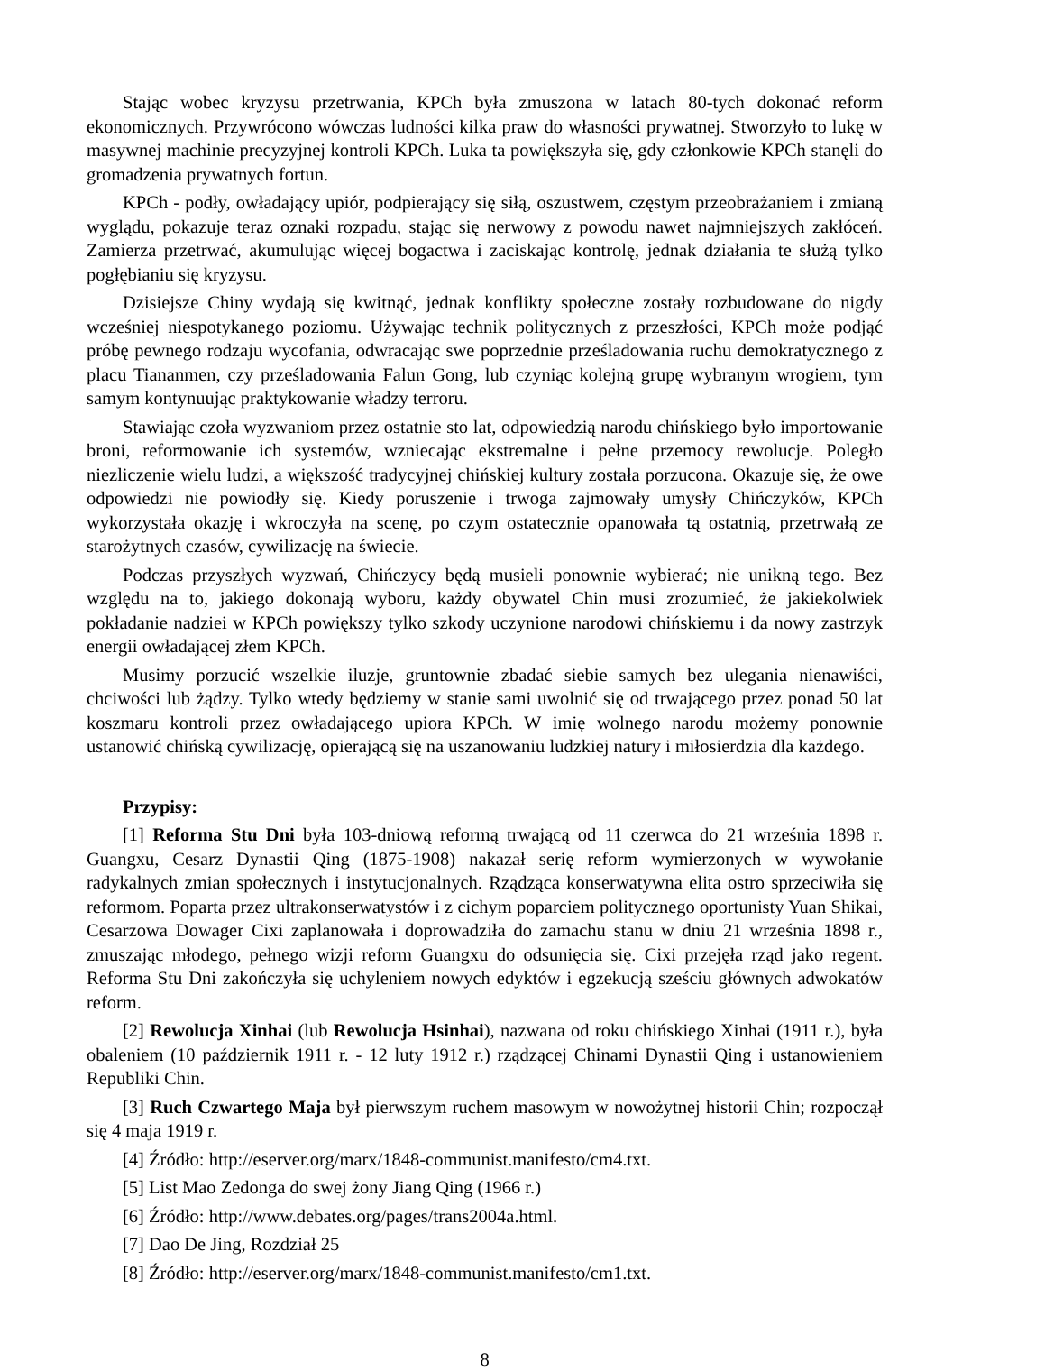Stając wobec kryzysu przetrwania, KPCh była zmuszona w latach 80-tych dokonać reform ekonomicznych. Przywrócono wówczas ludności kilka praw do własności prywatnej. Stworzyło to lukę w masywnej machinie precyzyjnej kontroli KPCh. Luka ta powiększyła się, gdy członkowie KPCh stanęli do gromadzenia prywatnych fortun.
KPCh - podły, owładający upiór, podpierający się siłą, oszustwem, częstym przeobrażaniem i zmianą wyglądu, pokazuje teraz oznaki rozpadu, stając się nerwowy z powodu nawet najmniejszych zakłóceń. Zamierza przetrwać, akumulując więcej bogactwa i zaciskając kontrolę, jednak działania te służą tylko pogłębianiu się kryzysu.
Dzisiejsze Chiny wydają się kwitnąć, jednak konflikty społeczne zostały rozbudowane do nigdy wcześniej niespotykanego poziomu. Używając technik politycznych z przeszłości, KPCh może podjąć próbę pewnego rodzaju wycofania, odwracając swe poprzednie prześladowania ruchu demokratycznego z placu Tiananmen, czy prześladowania Falun Gong, lub czyniąc kolejną grupę wybranym wrogiem, tym samym kontynuując praktykowanie władzy terroru.
Stawiając czoła wyzwaniom przez ostatnie sto lat, odpowiedzią narodu chińskiego było importowanie broni, reformowanie ich systemów, wzniecając ekstremalne i pełne przemocy rewolucje. Poległo niezliczenie wielu ludzi, a większość tradycyjnej chińskiej kultury została porzucona. Okazuje się, że owe odpowiedzi nie powiodły się. Kiedy poruszenie i trwoga zajmowały umysły Chińczyków, KPCh wykorzystała okazję i wkroczyła na scenę, po czym ostatecznie opanowała tą ostatnią, przetrwałą ze starożytnych czasów, cywilizację na świecie.
Podczas przyszłych wyzwań, Chińczycy będą musieli ponownie wybierać; nie unikną tego. Bez względu na to, jakiego dokonają wyboru, każdy obywatel Chin musi zrozumieć, że jakiekolwiek pokładanie nadziei w KPCh powiększy tylko szkody uczynione narodowi chińskiemu i da nowy zastrzyk energii owładającej złem KPCh.
Musimy porzucić wszelkie iluzje, gruntownie zbadać siebie samych bez ulegania nienawiści, chciwości lub żądzy. Tylko wtedy będziemy w stanie sami uwolnić się od trwającego przez ponad 50 lat koszmaru kontroli przez owładającego upiora KPCh. W imię wolnego narodu możemy ponownie ustanowić chińską cywilizację, opierającą się na uszanowaniu ludzkiej natury i miłosierdzia dla każdego.
Przypisy:
[1] Reforma Stu Dni była 103-dniową reformą trwającą od 11 czerwca do 21 września 1898 r. Guangxu, Cesarz Dynastii Qing (1875-1908) nakazał serię reform wymierzonych w wywołanie radykalnych zmian społecznych i instytucjonalnych. Rządząca konserwatywna elita ostro sprzeciwiła się reformom. Poparta przez ultrakonserwatystów i z cichym poparciem politycznego oportunisty Yuan Shikai, Cesarzowa Dowager Cixi zaplanowała i doprowadziła do zamachu stanu w dniu 21 września 1898 r., zmuszając młodego, pełnego wizji reform Guangxu do odsunięcia się. Cixi przejęła rząd jako regent. Reforma Stu Dni zakończyła się uchyleniem nowych edyktów i egzekucją sześciu głównych adwokatów reform.
[2] Rewolucja Xinhai (lub Rewolucja Hsinhai), nazwana od roku chińskiego Xinhai (1911 r.), była obaleniem (10 październik 1911 r. - 12 luty 1912 r.) rządzącej Chinami Dynastii Qing i ustanowieniem Republiki Chin.
[3] Ruch Czwartego Maja był pierwszym ruchem masowym w nowożytnej historii Chin; rozpoczął się 4 maja 1919 r.
[4] Źródło: http://eserver.org/marx/1848-communist.manifesto/cm4.txt.
[5] List Mao Zedonga do swej żony Jiang Qing (1966 r.)
[6] Źródło: http://www.debates.org/pages/trans2004a.html.
[7] Dao De Jing, Rozdział 25
[8] Źródło: http://eserver.org/marx/1848-communist.manifesto/cm1.txt.
8